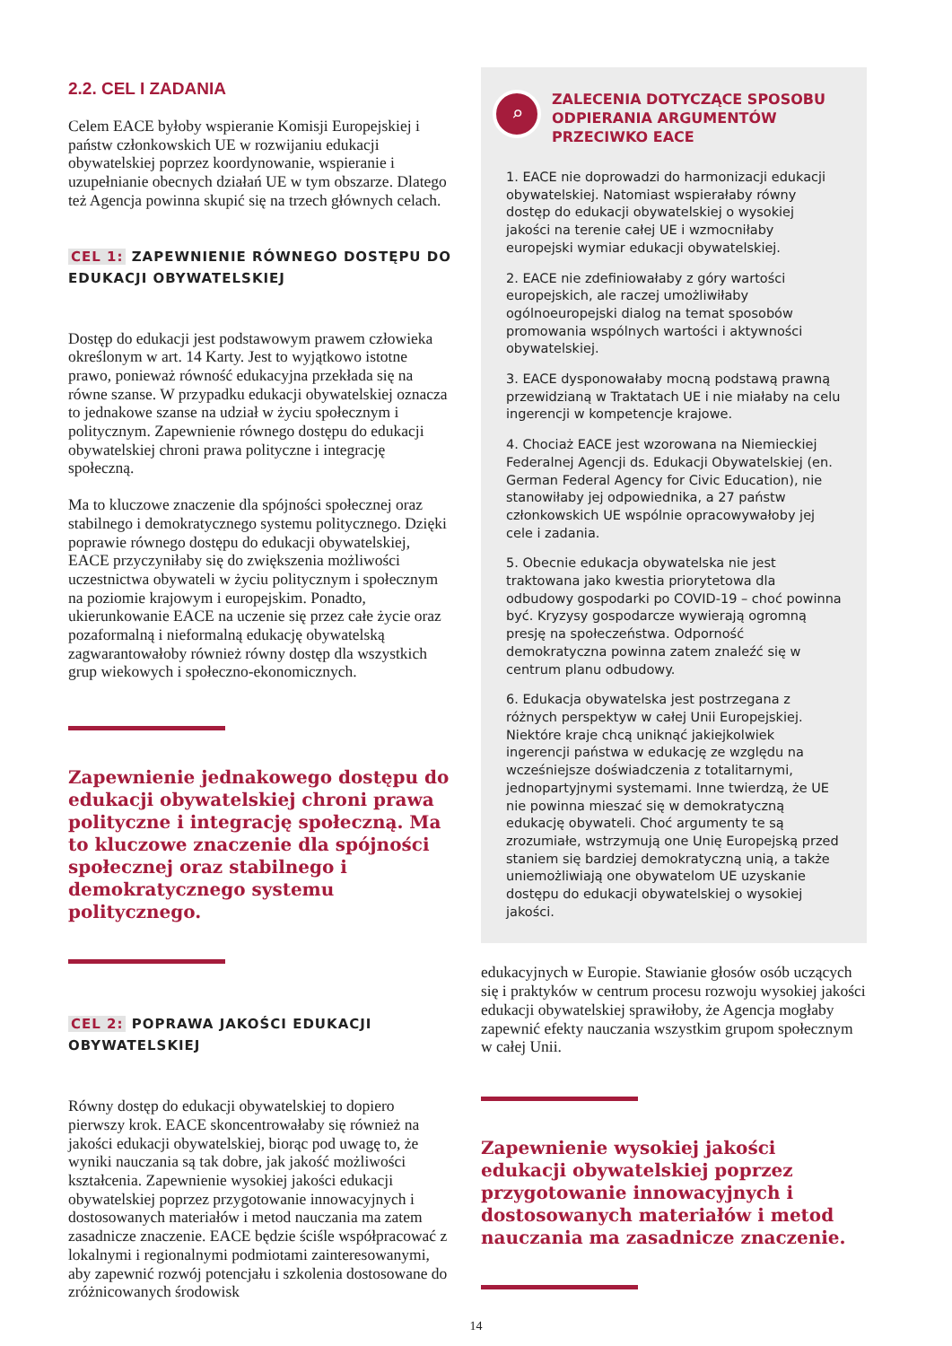2.2. CEL I ZADANIA
Celem EACE byłoby wspieranie Komisji Europejskiej i państw członkowskich UE w rozwijaniu edukacji obywatelskiej poprzez koordynowanie, wspieranie i uzupełnianie obecnych działań UE w tym obszarze. Dlatego też Agencja powinna skupić się na trzech głównych celach.
CEL 1: ZAPEWNIENIE RÓWNEGO DOSTĘPU DO EDUKACJI OBYWATELSKIEJ
Dostęp do edukacji jest podstawowym prawem człowieka określonym w art. 14 Karty. Jest to wyjątkowo istotne prawo, ponieważ równość edukacyjna przekłada się na równe szanse. W przypadku edukacji obywatelskiej oznacza to jednakowe szanse na udział w życiu społecznym i politycznym. Zapewnienie równego dostępu do edukacji obywatelskiej chroni prawa polityczne i integrację społeczną.
Ma to kluczowe znaczenie dla spójności społecznej oraz stabilnego i demokratycznego systemu politycznego. Dzięki poprawie równego dostępu do edukacji obywatelskiej, EACE przyczyniłaby się do zwiększenia możliwości uczestnictwa obywateli w życiu politycznym i społecznym na poziomie krajowym i europejskim. Ponadto, ukierunkowanie EACE na uczenie się przez całe życie oraz pozaformalną i nieformalną edukację obywatelską zagwarantowałoby również równy dostęp dla wszystkich grup wiekowych i społeczno-ekonomicznych.
Zapewnienie jednakowego dostępu do edukacji obywatelskiej chroni prawa polityczne i integrację społeczną. Ma to kluczowe znaczenie dla spójności społecznej oraz stabilnego i demokratycznego systemu politycznego.
CEL 2: POPRAWA JAKOŚCI EDUKACJI OBYWATELSKIEJ
Równy dostęp do edukacji obywatelskiej to dopiero pierwszy krok. EACE skoncentrowałaby się również na jakości edukacji obywatelskiej, biorąc pod uwagę to, że wyniki nauczania są tak dobre, jak jakość możliwości kształcenia. Zapewnienie wysokiej jakości edukacji obywatelskiej poprzez przygotowanie innowacyjnych i dostosowanych materiałów i metod nauczania ma zatem zasadnicze znaczenie. EACE będzie ściśle współpracować z lokalnymi i regionalnymi podmiotami zainteresowanymi, aby zapewnić rozwój potencjału i szkolenia dostosowane do zróżnicowanych środowisk
⌕
ZALECENIA DOTYCZĄCE SPOSOBU ODPIERANIA ARGUMENTÓW PRZECIWKO EACE
1. EACE nie doprowadzi do harmonizacji edukacji obywatelskiej. Natomiast wspierałaby równy dostęp do edukacji obywatelskiej o wysokiej jakości na terenie całej UE i wzmocniłaby europejski wymiar edukacji obywatelskiej.
2. EACE nie zdefiniowałaby z góry wartości europejskich, ale raczej umożliwiłaby ogólnoeuropejski dialog na temat sposobów promowania wspólnych wartości i aktywności obywatelskiej.
3. EACE dysponowałaby mocną podstawą prawną przewidzianą w Traktatach UE i nie miałaby na celu ingerencji w kompetencje krajowe.
4. Chociaż EACE jest wzorowana na Niemieckiej Federalnej Agencji ds. Edukacji Obywatelskiej (en. German Federal Agency for Civic Education), nie stanowiłaby jej odpowiednika, a 27 państw członkowskich UE wspólnie opracowywałoby jej cele i zadania.
5. Obecnie edukacja obywatelska nie jest traktowana jako kwestia priorytetowa dla odbudowy gospodarki po COVID-19 – choć powinna być. Kryzysy gospodarcze wywierają ogromną presję na społeczeństwa. Odporność demokratyczna powinna zatem znaleźć się w centrum planu odbudowy.
6. Edukacja obywatelska jest postrzegana z różnych perspektyw w całej Unii Europejskiej. Niektóre kraje chcą uniknąć jakiejkolwiek ingerencji państwa w edukację ze względu na wcześniejsze doświadczenia z totalitarnymi, jednopartyjnymi systemami. Inne twierdzą, że UE nie powinna mieszać się w demokratyczną edukację obywateli. Choć argumenty te są zrozumiałe, wstrzymują one Unię Europejską przed staniem się bardziej demokratyczną unią, a także uniemożliwiają one obywatelom UE uzyskanie dostępu do edukacji obywatelskiej o wysokiej jakości.
edukacyjnych w Europie. Stawianie głosów osób uczących się i praktyków w centrum procesu rozwoju wysokiej jakości edukacji obywatelskiej sprawiłoby, że Agencja mogłaby zapewnić efekty nauczania wszystkim grupom społecznym w całej Unii.
Zapewnienie wysokiej jakości edukacji obywatelskiej poprzez przygotowanie innowacyjnych i dostosowanych materiałów i metod nauczania ma zasadnicze znaczenie.
14